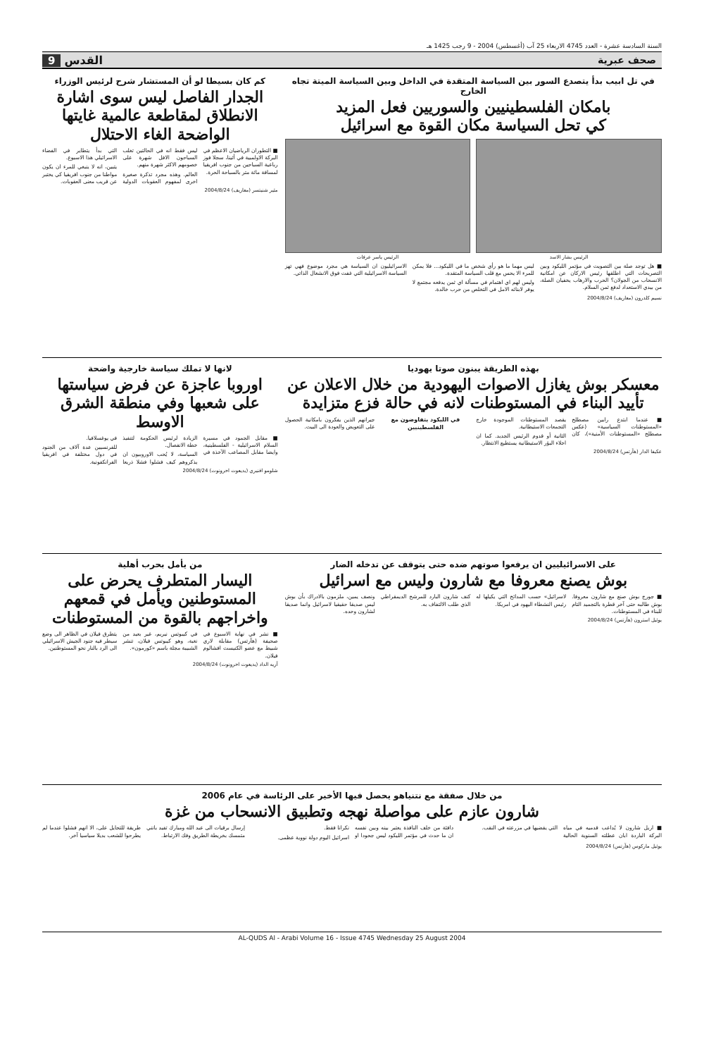السنة السادسة عشرة - العدد 4745 الاربعاء 25 آب (أغسطس) 2004 - 9 رجب 1425 هـ
صحف عبرية القدس 9
في تل ابيب بدأ يتصدع السور بين السياسة المتقدة في الداخل وبين السياسة الميتة تجاه الخارج
بامكان الفلسطينيين والسوريين فعل المزيد
كي تحل السياسة مكان القوة مع اسرائيل
الرئيس بشار الاسد الرئيس ياسر عرفات
■ هل توجد صلة بين التصويت في مؤتمر الليكود وبين التصريحات التي اطلقها رئيس الاركان عن امكانية الانسحاب من الجولان؟ الحرب والارهاب يخفيان الصلة، من بيدي الاستعداد لدفع ثمن السلام.
ليس مهما ما هو رأي شخص ما في الليكود... فلا يمكن للمرء الا يحس مع قلب السياسة المتقدة.
وليس لهم اي اهتمام في مسألة اي ثمن يدفعه مجتمع لا يوفر لابنائه الامل في التخلص من حرب خالدة.
الاسرائيليون ان السياسة هي مجرد موضوع فهي تهز السياسة الاسرائيلية التي غفت فوق الانشغال الذاتي.
نسيم كلدرون (معاريف) 2004/8/24
كم كان بسيطا لو أن المستشار شرح لرئيس الوزراء
الجدار الفاصل ليس سوى اشارة الانطلاق لمقاطعة عالمية غايتها الواضحة الغاء الاحتلال
■ التطوران الرياضيان الاعظم في البركة الاولمبية في أثينا، سجلا فوز رباعية السباحين من جنوب افريقيا لمسافة مائة متر بالسباحة الحرة.
ليس فقط انه في الحالتين تغلب السباحون الافل شهرة على خصومهم الاكثر شهرة منهم.
العالم. وهذه مجرد تذكرة صغيرة اخرى لمفهوم العقوبات الدولية التي بدأ يتطاير في الفضاء الاسرائيلي هذا الاسبوع.
يتبين، انه لا ينبغي للمرء ان يكون مواطنا من جنوب افريقيا كي يختبر عن قريب معنى العقوبات.
مئير شنيتسر (معاريف) 2004/8/24
بهذه الطريقة يبنون صوتا يهوديا
معسكر بوش يغازل الاصوات اليهودية من خلال الاعلان عن تأييد البناء في المستوطنات لانه في حالة فزع متزايدة
■ عندما ابتدع رابين مصطلح «المستوطنات السياسية» (عكس مصطلح «المستوطنات الأمنية»)، كان يقصد المستوطنات الموجودة خارج التجمعات الاستيطانية.
الثانية أو قدوم الرئيس الجديد. كما ان اخلاء البؤر الاستيطانية يستطيع الانتظار.
في الليكود يتفاوضون مع الفلسطينيين
جيرانهم الذين يفكرون بامكانية الحصول على التعويض والعودة الى البيت.
عكيفا الدار (هآرتس) 2004/8/24
لانها لا تملك سياسة خارجية واضحة
اوروبا عاجزة عن فرض سياستها على شعبها وفي منطقة الشرق الاوسط
■ مقابل الجمود في مسيرة السلام الاسرائيلية - الفلسطينية، وايضا مقابل المصاعب الآخذة في الزيادة لرئيس الحكومة لتنفيذ خطة الانفصال.
السياسة، لا يُحب الاوروبيون ان يذكروهم كيف فشلوا فشلا ذريعا في يوغسلافيا.
للفرنسيين عدة آلاف من الجنود في دول مختلفة في افريقيا الفرانكفونية.
شلومو افنيري (يديعوت احرونوت) 2004/8/24
على الاسرائيليين ان يرفعوا صوتهم ضده حتى يتوقف عن تدخله الضار
بوش يصنع معروفا مع شارون وليس مع اسرائيل
■ جورج بوش صنع مع شارون معروفا. بوش طالبه حتى آخر قطرة بالتجميد التام للبناء في المستوطنات.
لاسرائيل» حسب المدائح التي يكيلها له رئيس النشطاء اليهود في امريكا.
كنف شارون البارد للمرشح الديمقراطي الذي طلب الالتفاف به.
ونصف يمين، ملزمون بالادراك بأن بوش ليس صديقا حقيقيا لاسرائيل وانما صديقا لشارون وحده.
يوئيل استرون (هآرتس) 2004/8/24
من يأمل بحرب أهلية
اليسار المتطرف يحرض على المستوطنين ويأمل في قمعهم واخراجهم بالقوة من المستوطنات
■ نشر في نهاية الاسبوع في صحيفة (هآرتس) مقابلة لاري شبيط مع عضو الكنيست افشالوم فيلان.
في كيبوتس نيريم، غير بعيد من نغبة، وهو كيبوتس فيلان، تنشر الشبيبة مجلة باسم «كورمون».
يتطرق فيلان في الظاهر الى وضع سيطر فيه جنود الجيش الاسرائيلي الى الرد بالنار نحو المستوطنين.
آريه الداد (يديعوت احرونوت) 2004/8/24
من خلال صفقة مع نتنياهو يحصل فيها الأخير على الرئاسة في عام 2006
شارون عازم على مواصلة نهجه وتطبيق الانسحاب من غزة
■ اريل شارون لا يُداعب قدميه في مياه البركة الباردة ابان عطلته السنوية الحالية التي يقضيها في مزرعته في النقب.
دافئة من خلف النافذة يعتبر بينه وبين نفسه ان ما حدث في مؤتمر الليكود ليس جحودا او نكرانا فقط.
اسرائيل اليوم دولة نووية عظمى.
إرسال برقيات الى عبد الله ومبارك تفيد بانني متمسك بخريطة الطريق وفك الارتباط.
طريقة للتحايل على، الا انهم فشلوا عندما لم يطرحوا للشعب بديلا سياسيا آخر.
يوئيل ماركوس (هآرتس) 2004/8/24
AL-QUDS Al - Arabi Volume 16 - Issue 4745 Wednesday 25 August 2004